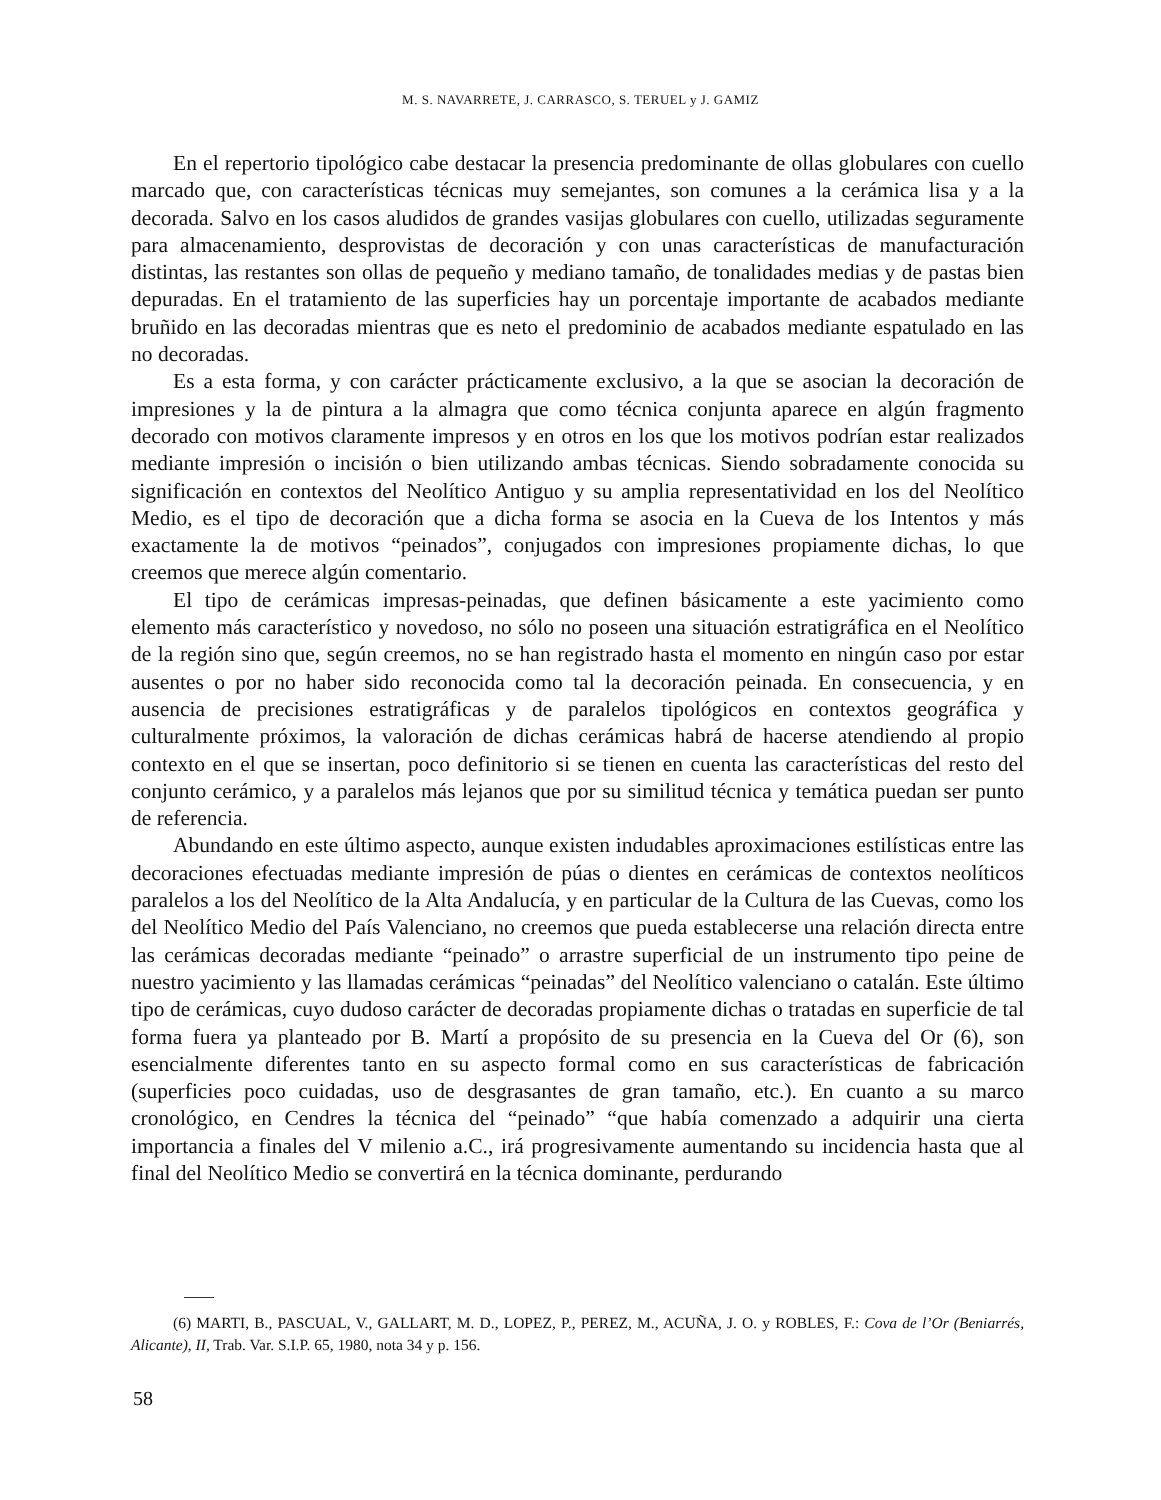M. S. NAVARRETE, J. CARRASCO, S. TERUEL y J. GAMIZ
En el repertorio tipológico cabe destacar la presencia predominante de ollas globulares con cuello marcado que, con características técnicas muy semejantes, son comunes a la cerámica lisa y a la decorada. Salvo en los casos aludidos de grandes vasijas globulares con cuello, utilizadas seguramente para almacenamiento, desprovistas de decoración y con unas características de manufacturación distintas, las restantes son ollas de pequeño y mediano tamaño, de tonalidades medias y de pastas bien depuradas. En el tratamiento de las superficies hay un porcentaje importante de acabados mediante bruñido en las decoradas mientras que es neto el predominio de acabados mediante espatulado en las no decoradas.
Es a esta forma, y con carácter prácticamente exclusivo, a la que se asocian la decoración de impresiones y la de pintura a la almagra que como técnica conjunta aparece en algún fragmento decorado con motivos claramente impresos y en otros en los que los motivos podrían estar realizados mediante impresión o incisión o bien utilizando ambas técnicas. Siendo sobradamente conocida su significación en contextos del Neolítico Antiguo y su amplia representatividad en los del Neolítico Medio, es el tipo de decoración que a dicha forma se asocia en la Cueva de los Intentos y más exactamente la de motivos “peinados”, conjugados con impresiones propiamente dichas, lo que creemos que merece algún comentario.
El tipo de cerámicas impresas-peinadas, que definen básicamente a este yacimiento como elemento más característico y novedoso, no sólo no poseen una situación estratigráfica en el Neolítico de la región sino que, según creemos, no se han registrado hasta el momento en ningún caso por estar ausentes o por no haber sido reconocida como tal la decoración peinada. En consecuencia, y en ausencia de precisiones estratigráficas y de paralelos tipológicos en contextos geográfica y culturalmente próximos, la valoración de dichas cerámicas habrá de hacerse atendiendo al propio contexto en el que se insertan, poco definitorio si se tienen en cuenta las características del resto del conjunto cerámico, y a paralelos más lejanos que por su similitud técnica y temática puedan ser punto de referencia.
Abundando en este último aspecto, aunque existen indudables aproximaciones estilísticas entre las decoraciones efectuadas mediante impresión de púas o dientes en cerámicas de contextos neolíticos paralelos a los del Neolítico de la Alta Andalucía, y en particular de la Cultura de las Cuevas, como los del Neolítico Medio del País Valenciano, no creemos que pueda establecerse una relación directa entre las cerámicas decoradas mediante “peinado” o arrastre superficial de un instrumento tipo peine de nuestro yacimiento y las llamadas cerámicas “peinadas” del Neolítico valenciano o catalán. Este último tipo de cerámicas, cuyo dudoso carácter de decoradas propiamente dichas o tratadas en superficie de tal forma fuera ya planteado por B. Martí a propósito de su presencia en la Cueva del Or (6), son esencialmente diferentes tanto en su aspecto formal como en sus características de fabricación (superficies poco cuidadas, uso de desgrasantes de gran tamaño, etc.). En cuanto a su marco cronológico, en Cendres la técnica del “peinado” “que había comenzado a adquirir una cierta importancia a finales del V milenio a.C., irá progresivamente aumentando su incidencia hasta que al final del Neolítico Medio se convertirá en la técnica dominante, perdurando
(6) MARTI, B., PASCUAL, V., GALLART, M. D., LOPEZ, P., PEREZ, M., ACUÑA, J. O. y ROBLES, F.: Cova de l’Or (Beniarrés, Alicante), II, Trab. Var. S.I.P. 65, 1980, nota 34 y p. 156.
58